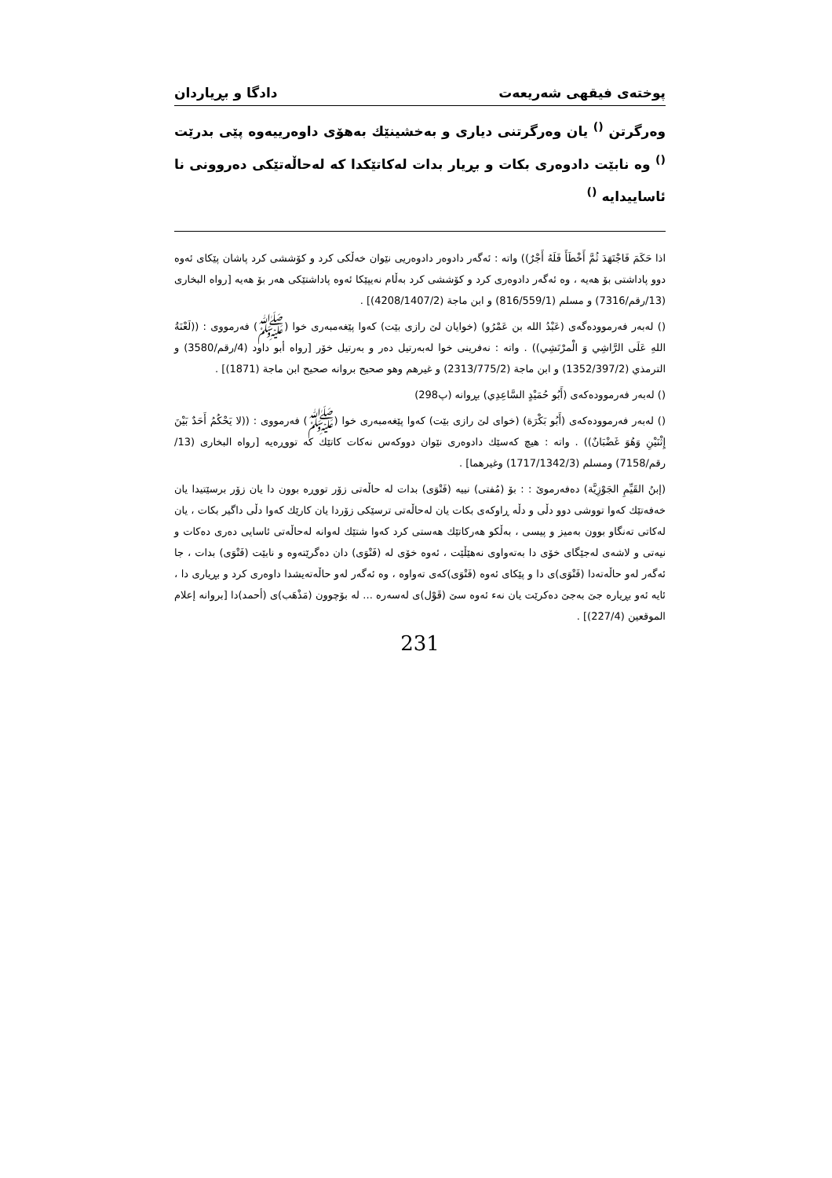پوختەی فیقهی شەریعەت دادگا و بڕیاردان
وەرگرتن <sup>()</sup> یان وەرگرتنی دیاری و بەخشینێك بەهۆی داوەرییەوە پێی بدرێت <sup>()</sup> وە نابێت دادوەری بکات و بڕیار بدات لەکاتێكدا کە لەحاڵەتێکی دەروونی نا ئاساییدایە <sup>()</sup>
اذا حَكَمَ فَاجْتَهَدَ ثُمَّ أَخْطَأَ فَلَهُ أَجْرٌ)) واتە : ئەگەر دادوەر دادوەریی نێوان خەڵکی کرد و کۆششی کرد پاشان پێکای ئەوە دوو پاداشتی بۆ هەیە ، وە ئەگەر دادوەری کرد و کۆششی کرد بەڵام نەیپێکا ئەوە پاداشتێکی هەر بۆ هەیە [رواه البخاری (13/رقم/7316) و مسلم (816/559/1) و ابن ماجة (4208/1407/2)] .
() لەبەر فەرموودەگەی (عَبْدُ الله بن عَمْرُو) (خوایان لێ رازی بێت) کەوا پێغەمبەری خوا (ﷺ) فەرمووی : ((لَعْنَةُ اللهِ عَلَى الرَّاشِي وَ الْمرْتَشِي)) . واتە : نەفرینی خوا لەبەرتیل دەر و بەرتیل خۆر [رواه أبو داود (4/رقم/3580) و الترمذي (1352/397/2) و ابن ماجة (2313/775/2) و غيرهم وهو صحيح بروانه صحيح ابن ماجة (1871)] .
() لەبەر فەرموودەکەی (أَبُو حُمَيْدٍ السَّاعِدِي) بڕوانە (پ298)
() لەبەر فەرموودەکەی (أَبُو بَكْرَة) (خوای لێ رازی بێت) کەوا پێغەمبەری خوا (ﷺ) فەرمووی : ((لا يَحْكُمُ أَحَدٌ بَيْنَ إِثْنَيْنِ وَهُوَ غَضْبَانٌ)) . واتە : هیچ کەسێك دادوەری نێوان دووکەس نەکات کاتێك کە تووڕەیە [رواه البخاری (13/رقم/7158) ومسلم (1717/1342/3) وغيرهما] .
(إبنُ القَيِّمِ الجَوْزِيَّة) دەفەرموێ : : بۆ (مُفتی) نییە (فَتْوَى) بدات لە حاڵەتی زۆر تووڕە بوون دا یان زۆر برسێتیدا یان خەفەتێك کەوا تووشی دوو دڵی و دڵە ڕاوکەی بکات یان لەحاڵەتی ترسێکی زۆردا یان کارێك کەوا دڵی داگیر بکات ، یان لەکاتی تەنگاو بوون بەمیز و پیسی ، بەڵکو هەرکاتێك هەستی کرد کەوا شتێك لەوانە لەحاڵەتی ئاسایی دەری دەکات و نیەتی و لاشەی لەجێگای خۆی دا بەتەواوی نەهێڵێت ، ئەوە خۆی لە (فَتْوَى) دان دەگرێتەوە و نابێت (فَتْوَى) بدات ، جا ئەگەر لەو حاڵەتەدا (فَتْوَى)ی دا و پێکای ئەوە (فَتْوَى)کەی تەواوە ، وە ئەگەر لەو حاڵەتەیشدا داوەری کرد و بڕیاری دا ، ئایە ئەو بڕیارە جێ بەجێ دەکرێت یان نەء ئەوە سێ (قَوْل)ی لەسەرە ... لە بۆچوون (مَذْهَب)ی (أحمد)دا [بروانه إعلام الموقعين (227/4)] .
231